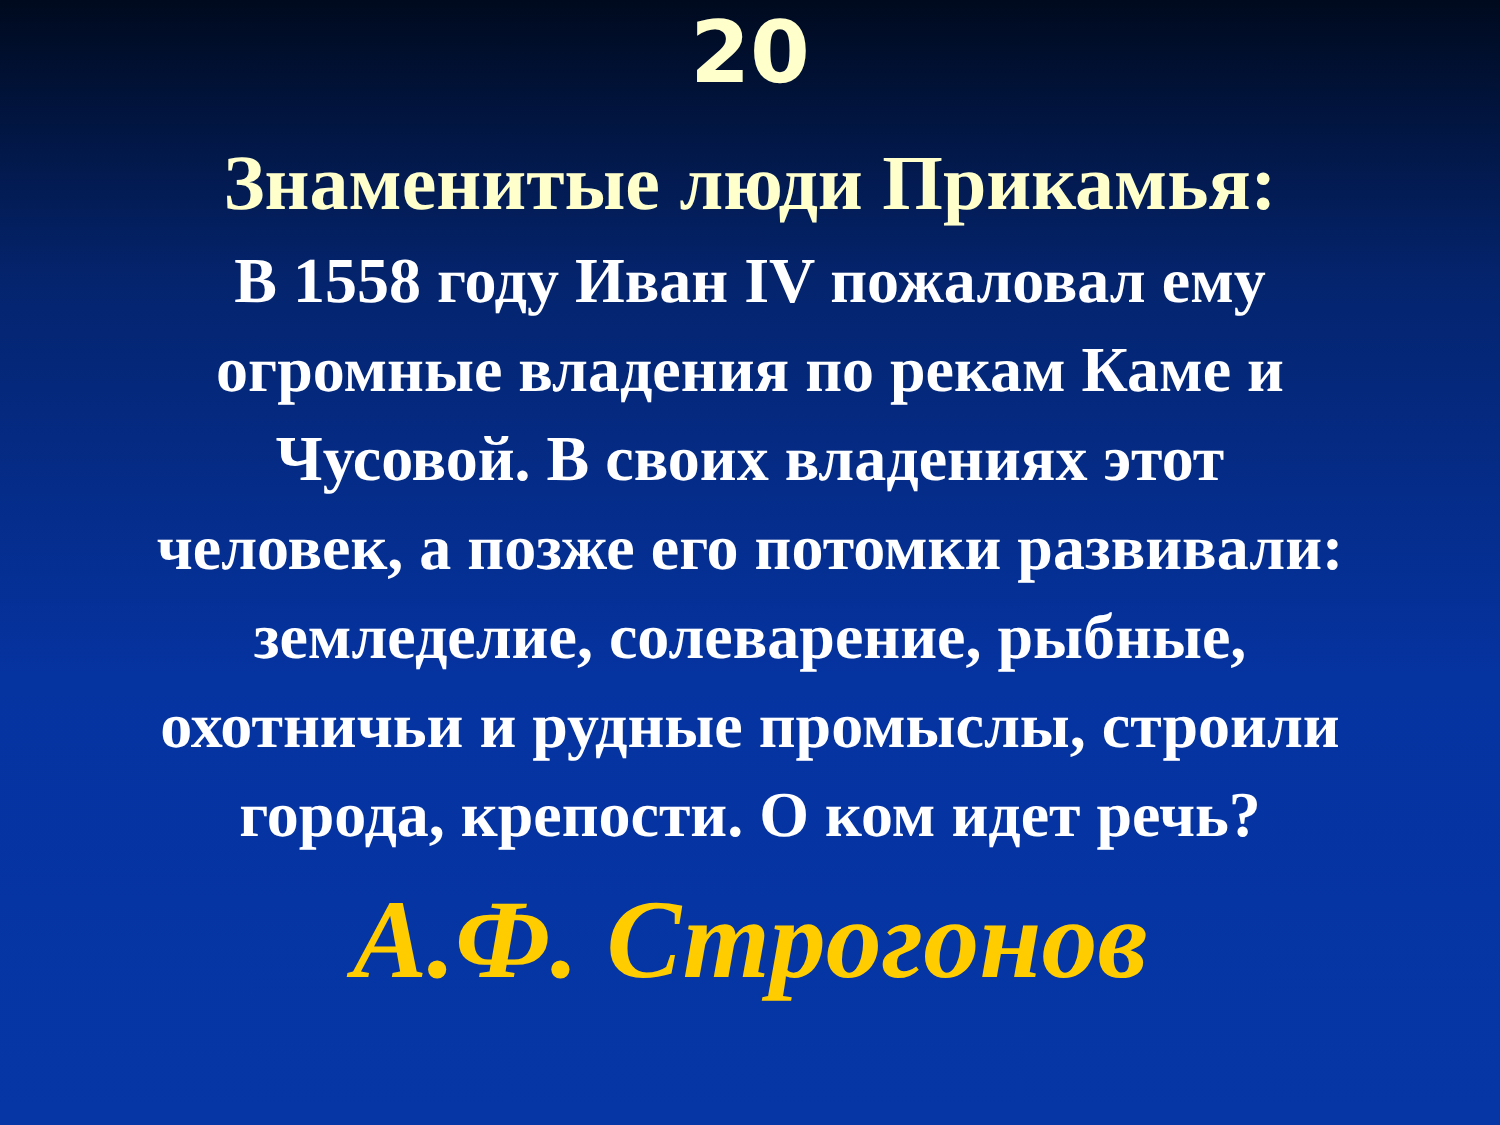20
Знаменитые люди Прикамья:
В 1558 году Иван IV пожаловал ему огромные владения по рекам Каме и Чусовой. В своих владениях этот человек, а позже его потомки развивали: земледелие, солеварение, рыбные, охотничьи и рудные промыслы, строили города, крепости. О ком идет речь?
А.Ф. Строгонов